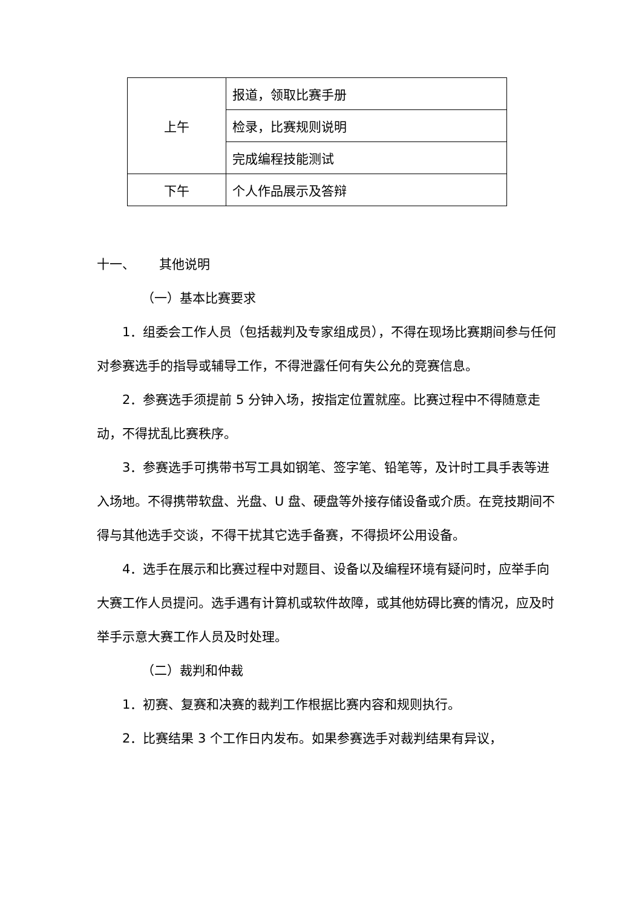| 上午 | 报道，领取比赛手册 |
| | 检录，比赛规则说明 |
| | 完成编程技能测试 |
| 下午 | 个人作品展示及答辩 |
十一、 其他说明
（一）基本比赛要求
1．组委会工作人员（包括裁判及专家组成员），不得在现场比赛期间参与任何对参赛选手的指导或辅导工作，不得泄露任何有失公允的竞赛信息。
2．参赛选手须提前 5 分钟入场，按指定位置就座。比赛过程中不得随意走动，不得扰乱比赛秩序。
3．参赛选手可携带书写工具如钢笔、签字笔、铅笔等，及计时工具手表等进入场地。不得携带软盘、光盘、U 盘、硬盘等外接存储设备或介质。在竞技期间不得与其他选手交谈，不得干扰其它选手备赛，不得损坏公用设备。
4．选手在展示和比赛过程中对题目、设备以及编程环境有疑问时，应举手向大赛工作人员提问。选手遇有计算机或软件故障，或其他妨碍比赛的情况，应及时举手示意大赛工作人员及时处理。
（二）裁判和仲裁
1．初赛、复赛和决赛的裁判工作根据比赛内容和规则执行。
2．比赛结果 3 个工作日内发布。如果参赛选手对裁判结果有异议，